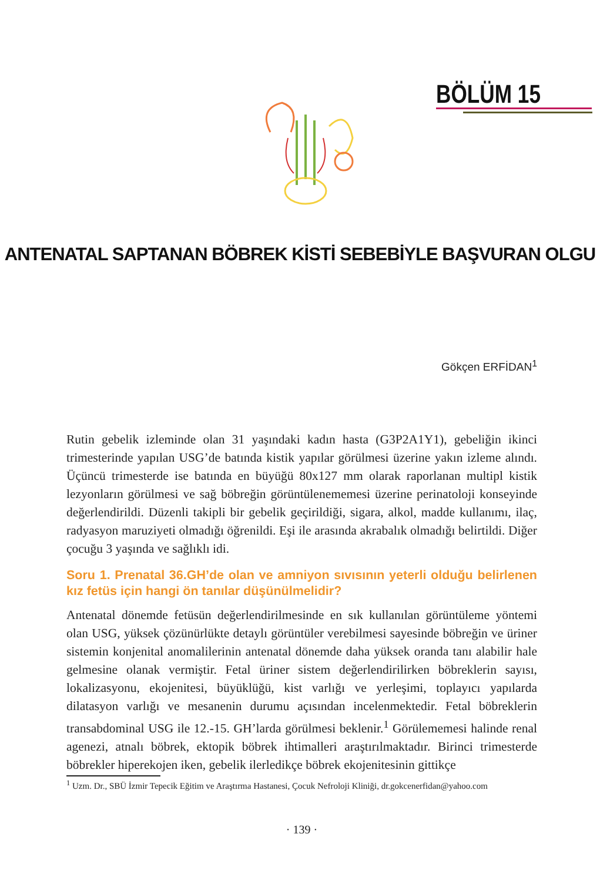BÖLÜM 15
ANTENATAL SAPTANAN BÖBREK KİSTİ SEBEBİYLE BAŞVURAN OLGU
Gökçen ERFİDAN<sup>1</sup>
Rutin gebelik izleminde olan 31 yaşındaki kadın hasta (G3P2A1Y1), gebeliğin ikinci trimesterinde yapılan USG’de batında kistik yapılar görülmesi üzerine yakın izleme alındı. Üçüncü trimesterde ise batında en büyüğü 80x127 mm olarak raporlanan multipl kistik lezyonların görülmesi ve sağ böbreğin görüntülenememesi üzerine perinatoloji konseyinde değerlendirildi. Düzenli takipli bir gebelik geçirildiği, sigara, alkol, madde kullanımı, ilaç, radyasyon maruziyeti olmadığı öğrenildi. Eşi ile arasında akrabalık olmadığı belirtildi. Diğer çocuğu 3 yaşında ve sağlıklı idi.
Soru 1. Prenatal 36.GH’de olan ve amniyon sıvısının yeterli olduğu belirlenen kız fetüs için hangi ön tanılar düşünülmelidir?
Antenatal dönemde fetüsün değerlendirilmesinde en sık kullanılan görüntüleme yöntemi olan USG, yüksek çözünürlükte detaylı görüntüler verebilmesi sayesinde böbreğin ve üriner sistemin konjenital anomalilerinin antenatal dönemde daha yüksek oranda tanı alabilir hale gelmesine olanak vermiştir. Fetal üriner sistem değerlendirilirken böbreklerin sayısı, lokalizasyonu, ekojenitesi, büyüklüğü, kist varlığı ve yerleşimi, toplayıcı yapılarda dilatasyon varlığı ve mesanenin durumu açısından incelenmektedir. Fetal böbreklerin transabdominal USG ile 12.-15. GH’larda görülmesi beklenir.<sup>1</sup> Görülememesi halinde renal agenezi, atnalı böbrek, ektopik böbrek ihtimalleri araştırılmaktadır. Birinci trimesterde böbrekler hiperekojen iken, gebelik ilerledikçe böbrek ekojenitesinin gittikçe
<sup>1</sup> Uzm. Dr., SBÜ İzmir Tepecik Eğitim ve Araştırma Hastanesi, Çocuk Nefroloji Kliniği, dr.gokcenerfidan@yahoo.com
· 139 ·